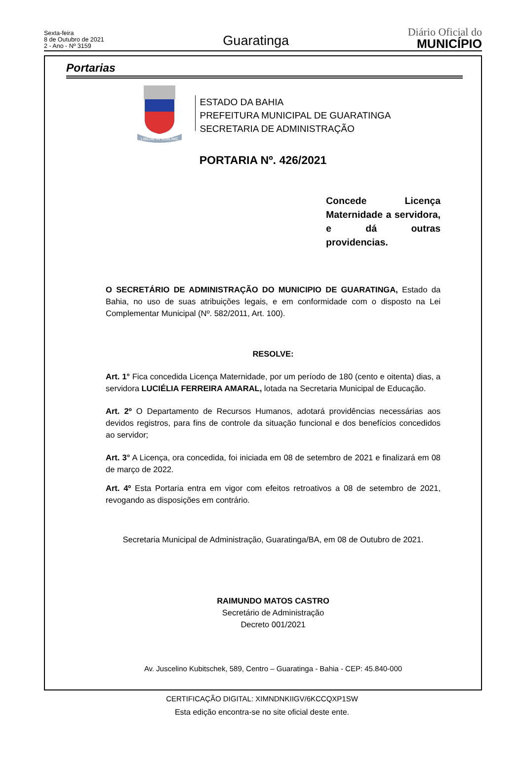Sexta-feira
8 de Outubro de 2021
2 - Ano - Nº 3159
Guaratinga
Diário Oficial do
MUNICÍPIO
Portarias
LIBERE IN SUBLIME
ESTADO DA BAHIA
PREFEITURA MUNICIPAL DE GUARATINGA
SECRETARIA DE ADMINISTRAÇÃO
PORTARIA Nº. 426/2021
Concede Licença Maternidade a servidora, e dá outras
providencias.
O SECRETÁRIO DE ADMINISTRAÇÃO DO MUNICIPIO DE GUARATINGA, Estado da Bahia, no uso de suas atribuições legais, e em conformidade com o disposto na Lei Complementar Municipal (Nº. 582/2011, Art. 100).
RESOLVE:
Art. 1° Fica concedida Licença Maternidade, por um período de 180 (cento e oitenta) dias, a servidora LUCIÉLIA FERREIRA AMARAL, lotada na Secretaria Municipal de Educação.
Art. 2º O Departamento de Recursos Humanos, adotará providências necessárias aos devidos registros, para fins de controle da situação funcional e dos benefícios concedidos ao servidor;
Art. 3° A Licença, ora concedida, foi iniciada em 08 de setembro de 2021 e finalizará em 08 de março de 2022.
Art. 4º Esta Portaria entra em vigor com efeitos retroativos a 08 de setembro de 2021, revogando as disposições em contrário.
Secretaria Municipal de Administração, Guaratinga/BA, em 08 de Outubro de 2021.
RAIMUNDO MATOS CASTRO
Secretário de Administração
Decreto 001/2021
Av. Juscelino Kubitschek, 589, Centro – Guaratinga - Bahia - CEP: 45.840-000
CERTIFICAÇÃO DIGITAL: XIMNDNKIIGV/6KCCQXP1SW
Esta edição encontra-se no site oficial deste ente.